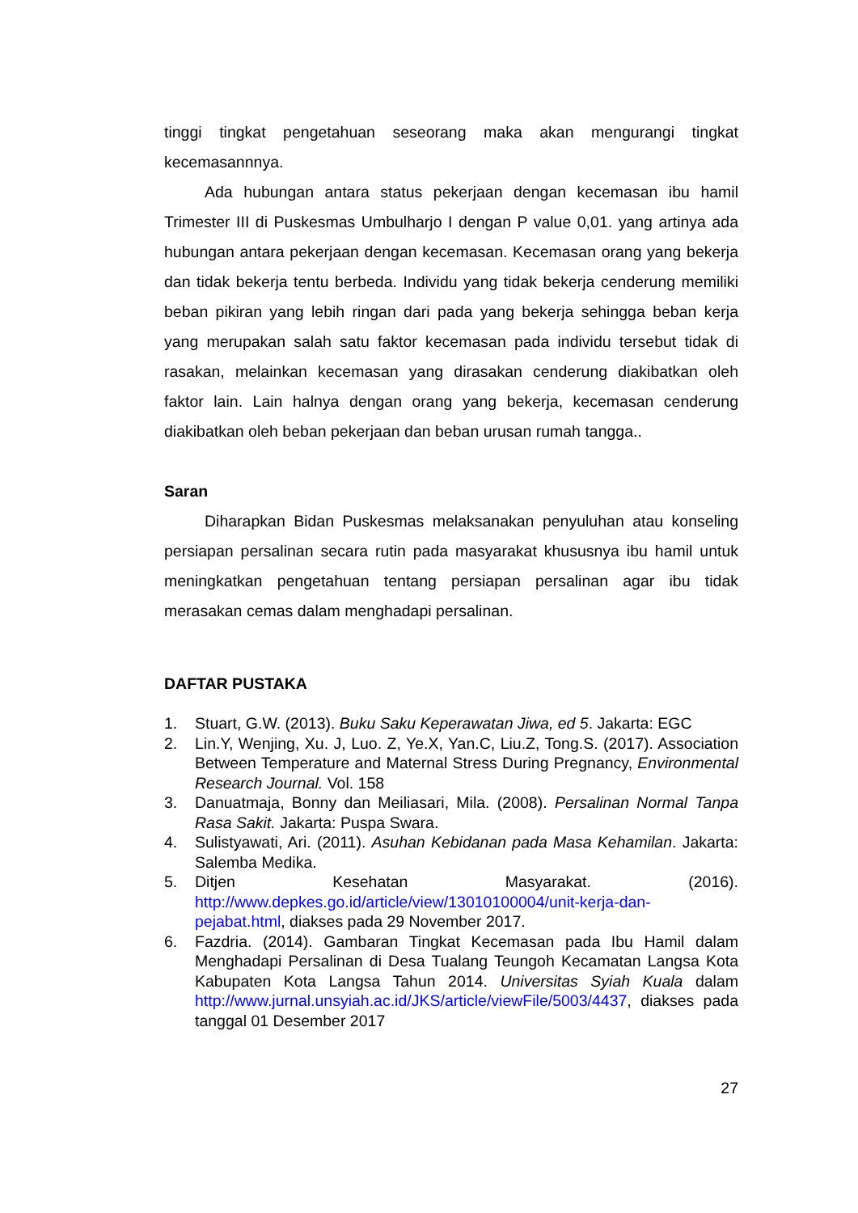tinggi tingkat pengetahuan seseorang maka akan mengurangi tingkat kecemasannnya.
Ada hubungan antara status pekerjaan dengan kecemasan ibu hamil Trimester III di Puskesmas Umbulharjo I dengan P value 0,01. yang artinya ada hubungan antara pekerjaan dengan kecemasan. Kecemasan orang yang bekerja dan tidak bekerja tentu berbeda. Individu yang tidak bekerja cenderung memiliki beban pikiran yang lebih ringan dari pada yang bekerja sehingga beban kerja yang merupakan salah satu faktor kecemasan pada individu tersebut tidak di rasakan, melainkan kecemasan yang dirasakan cenderung diakibatkan oleh faktor lain. Lain halnya dengan orang yang bekerja, kecemasan cenderung diakibatkan oleh beban pekerjaan dan beban urusan rumah tangga..
Saran
Diharapkan Bidan Puskesmas melaksanakan penyuluhan atau konseling persiapan persalinan secara rutin pada masyarakat khususnya ibu hamil untuk meningkatkan pengetahuan tentang persiapan persalinan agar ibu tidak merasakan cemas dalam menghadapi persalinan.
DAFTAR PUSTAKA
1. Stuart, G.W. (2013). Buku Saku Keperawatan Jiwa, ed 5. Jakarta: EGC
2. Lin.Y, Wenjing, Xu. J, Luo. Z, Ye.X, Yan.C, Liu.Z, Tong.S. (2017). Association Between Temperature and Maternal Stress During Pregnancy, Environmental Research Journal. Vol. 158
3. Danuatmaja, Bonny dan Meiliasari, Mila. (2008). Persalinan Normal Tanpa Rasa Sakit. Jakarta: Puspa Swara.
4. Sulistyawati, Ari. (2011). Asuhan Kebidanan pada Masa Kehamilan. Jakarta: Salemba Medika.
5. Ditjen Kesehatan Masyarakat. (2016). http://www.depkes.go.id/article/view/13010100004/unit-kerja-dan-pejabat.html, diakses pada 29 November 2017.
6. Fazdria. (2014). Gambaran Tingkat Kecemasan pada Ibu Hamil dalam Menghadapi Persalinan di Desa Tualang Teungoh Kecamatan Langsa Kota Kabupaten Kota Langsa Tahun 2014. Universitas Syiah Kuala dalam http://www.jurnal.unsyiah.ac.id/JKS/article/viewFile/5003/4437, diakses pada tanggal 01 Desember 2017
27